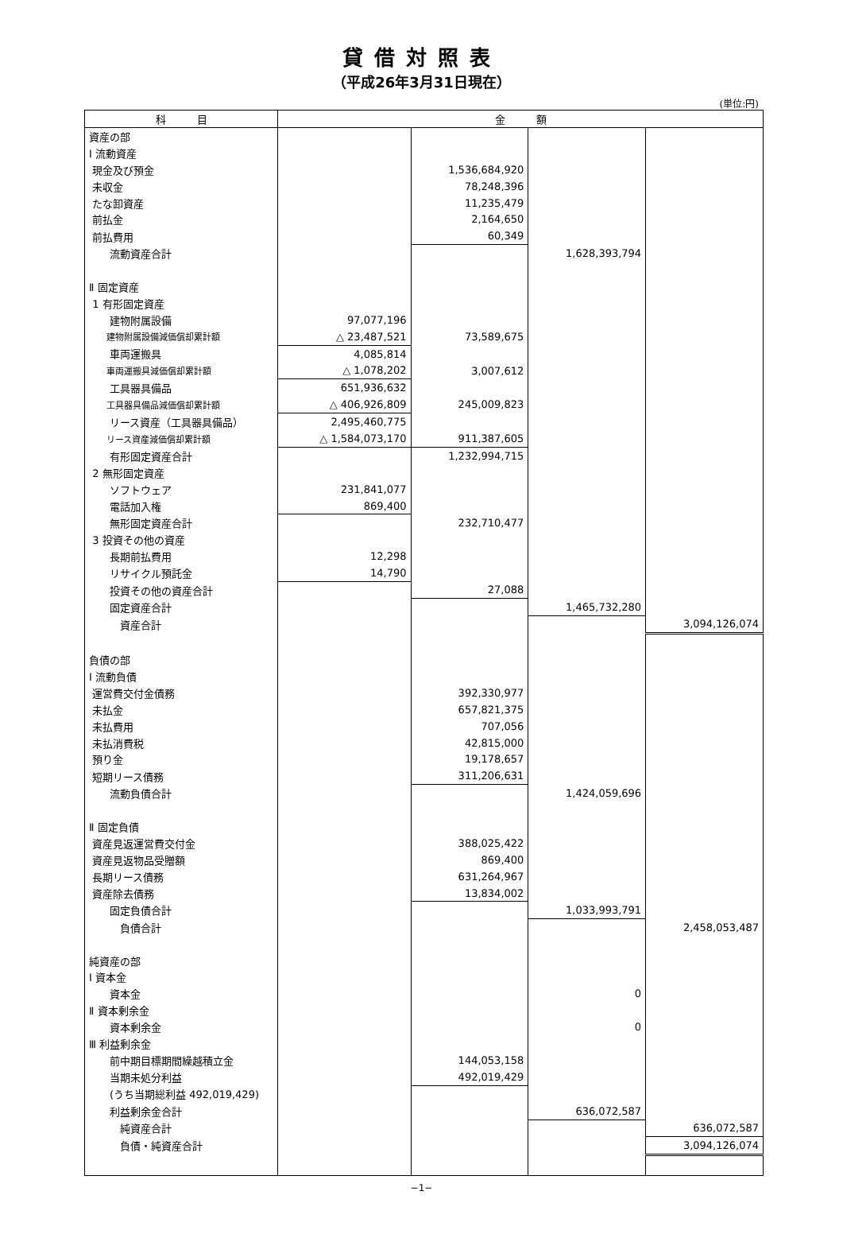貸借対照表
（平成26年3月31日現在）
(単位:円)
| 科 目 | 金 額 | | | |
| --- | --- | --- | --- | --- |
| 資産の部 | | | | |
| Ⅰ 流動資産 | | | | |
| 現金及び預金 | | 1,536,684,920 | | |
| 未収金 | | 78,248,396 | | |
| たな卸資産 | | 11,235,479 | | |
| 前払金 | | 2,164,650 | | |
| 前払費用 | | 60,349 | | |
| 流動資産合計 | | | 1,628,393,794 | |
| Ⅱ 固定資産 | | | | |
| 1 有形固定資産 | | | | |
| 建物附属設備 | 97,077,196 | | | |
| 建物附属設備減価償却累計額 | △ 23,487,521 | 73,589,675 | | |
| 車両運搬具 | 4,085,814 | | | |
| 車両運搬具減価償却累計額 | △ 1,078,202 | 3,007,612 | | |
| 工具器具備品 | 651,936,632 | | | |
| 工具器具備品減価償却累計額 | △ 406,926,809 | 245,009,823 | | |
| リース資産（工具器具備品） | 2,495,460,775 | | | |
| リース資産減価償却累計額 | △ 1,584,073,170 | 911,387,605 | | |
| 有形固定資産合計 | | 1,232,994,715 | | |
| 2 無形固定資産 | | | | |
| ソフトウェア | 231,841,077 | | | |
| 電話加入権 | 869,400 | | | |
| 無形固定資産合計 | | 232,710,477 | | |
| 3 投資その他の資産 | | | | |
| 長期前払費用 | 12,298 | | | |
| リサイクル預託金 | 14,790 | | | |
| 投資その他の資産合計 | | 27,088 | | |
| 固定資産合計 | | | 1,465,732,280 | |
| 資産合計 | | | | 3,094,126,074 |
| 負債の部 | | | | |
| Ⅰ 流動負債 | | | | |
| 運営費交付金債務 | | 392,330,977 | | |
| 未払金 | | 657,821,375 | | |
| 未払費用 | | 707,056 | | |
| 未払消費税 | | 42,815,000 | | |
| 預り金 | | 19,178,657 | | |
| 短期リース債務 | | 311,206,631 | | |
| 流動負債合計 | | | 1,424,059,696 | |
| Ⅱ 固定負債 | | | | |
| 資産見返運営費交付金 | | 388,025,422 | | |
| 資産見返物品受贈額 | | 869,400 | | |
| 長期リース債務 | | 631,264,967 | | |
| 資産除去債務 | | 13,834,002 | | |
| 固定負債合計 | | | 1,033,993,791 | |
| 負債合計 | | | | 2,458,053,487 |
| 純資産の部 | | | | |
| Ⅰ 資本金 | | | | |
| 資本金 | | | 0 | |
| Ⅱ 資本剰余金 | | | | |
| 資本剰余金 | | | 0 | |
| Ⅲ 利益剰余金 | | | | |
| 前中期目標期間繰越積立金 | | 144,053,158 | | |
| 当期未処分利益 | | 492,019,429 | | |
| (うち当期総利益 492,019,429) | | | | |
| 利益剰余金合計 | | | 636,072,587 | |
| 純資産合計 | | | | 636,072,587 |
| 負債・純資産合計 | | | | 3,094,126,074 |
−1−